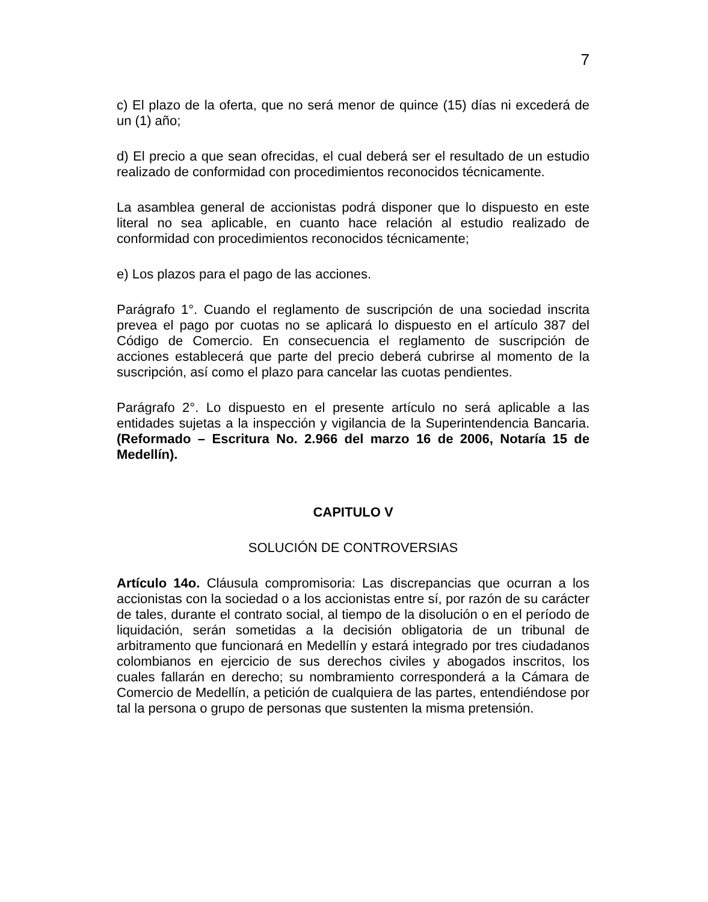7
c) El plazo de la oferta, que no será menor de quince (15) días ni excederá de un (1) año;
d) El precio a que sean ofrecidas, el cual deberá ser el resultado de un estudio realizado de conformidad con procedimientos reconocidos técnicamente.
La asamblea general de accionistas podrá disponer que lo dispuesto en este literal no sea aplicable, en cuanto hace relación al estudio realizado de conformidad con procedimientos reconocidos técnicamente;
e) Los plazos para el pago de las acciones.
Parágrafo 1°. Cuando el reglamento de suscripción de una sociedad inscrita prevea el pago por cuotas no se aplicará lo dispuesto en el artículo 387 del Código de Comercio. En consecuencia el reglamento de suscripción de acciones establecerá que parte del precio deberá cubrirse al momento de la suscripción, así como el plazo para cancelar las cuotas pendientes.
Parágrafo 2°. Lo dispuesto en el presente artículo no será aplicable a las entidades sujetas a la inspección y vigilancia de la Superintendencia Bancaria. (Reformado – Escritura No. 2.966 del marzo 16 de 2006, Notaría 15 de Medellín).
CAPITULO V
SOLUCIÓN DE CONTROVERSIAS
Artículo 14o. Cláusula compromisoria: Las discrepancias que ocurran a los accionistas con la sociedad o a los accionistas entre sí, por razón de su carácter de tales, durante el contrato social, al tiempo de la disolución o en el período de liquidación, serán sometidas a la decisión obligatoria de un tribunal de arbitramento que funcionará en Medellín y estará integrado por tres ciudadanos colombianos en ejercicio de sus derechos civiles y abogados inscritos, los cuales fallarán en derecho; su nombramiento corresponderá a la Cámara de Comercio de Medellín, a petición de cualquiera de las partes, entendiéndose por tal la persona o grupo de personas que sustenten la misma pretensión.